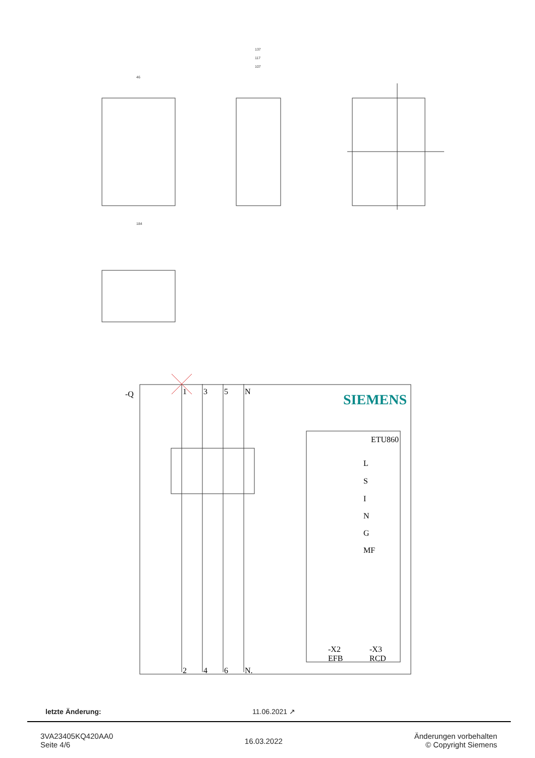SIEMENS
-Q
1
3
5
N
ETU860
L
S
I
N
G
MF
-X2
EFB
-X3
RCD
2
4
6
N.
137
117
107
184
46
letzte Änderung: 11.06.2021 ↗
3VA23405KQ420AA0
Seite 4/6
16.03.2022
Änderungen vorbehalten
© Copyright Siemens